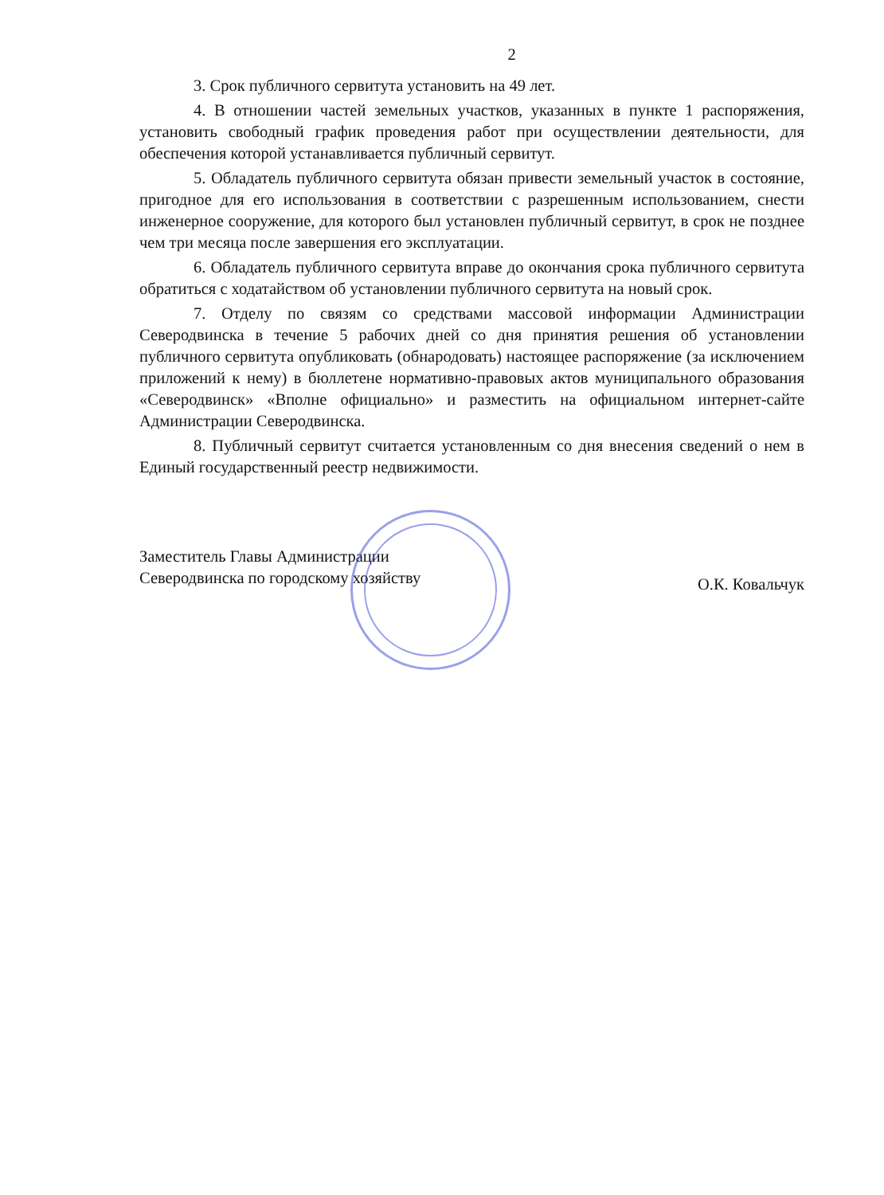2
3. Срок публичного сервитута установить на 49 лет.
4. В отношении частей земельных участков, указанных в пункте 1 распоряжения, установить свободный график проведения работ при осуществлении деятельности, для обеспечения которой устанавливается публичный сервитут.
5. Обладатель публичного сервитута обязан привести земельный участок в состояние, пригодное для его использования в соответствии с разрешенным использованием, снести инженерное сооружение, для которого был установлен публичный сервитут, в срок не позднее чем три месяца после завершения его эксплуатации.
6. Обладатель публичного сервитута вправе до окончания срока публичного сервитута обратиться с ходатайством об установлении публичного сервитута на новый срок.
7. Отделу по связям со средствами массовой информации Администрации Северодвинска в течение 5 рабочих дней со дня принятия решения об установлении публичного сервитута опубликовать (обнародовать) настоящее распоряжение (за исключением приложений к нему) в бюллетене нормативно-правовых актов муниципального образования «Северодвинск» «Вполне официально» и разместить на официальном интернет-сайте Администрации Северодвинска.
8. Публичный сервитут считается установленным со дня внесения сведений о нем в Единый государственный реестр недвижимости.
Заместитель Главы Администрации
Северодвинска по городскому хозяйству
О.К. Ковальчук